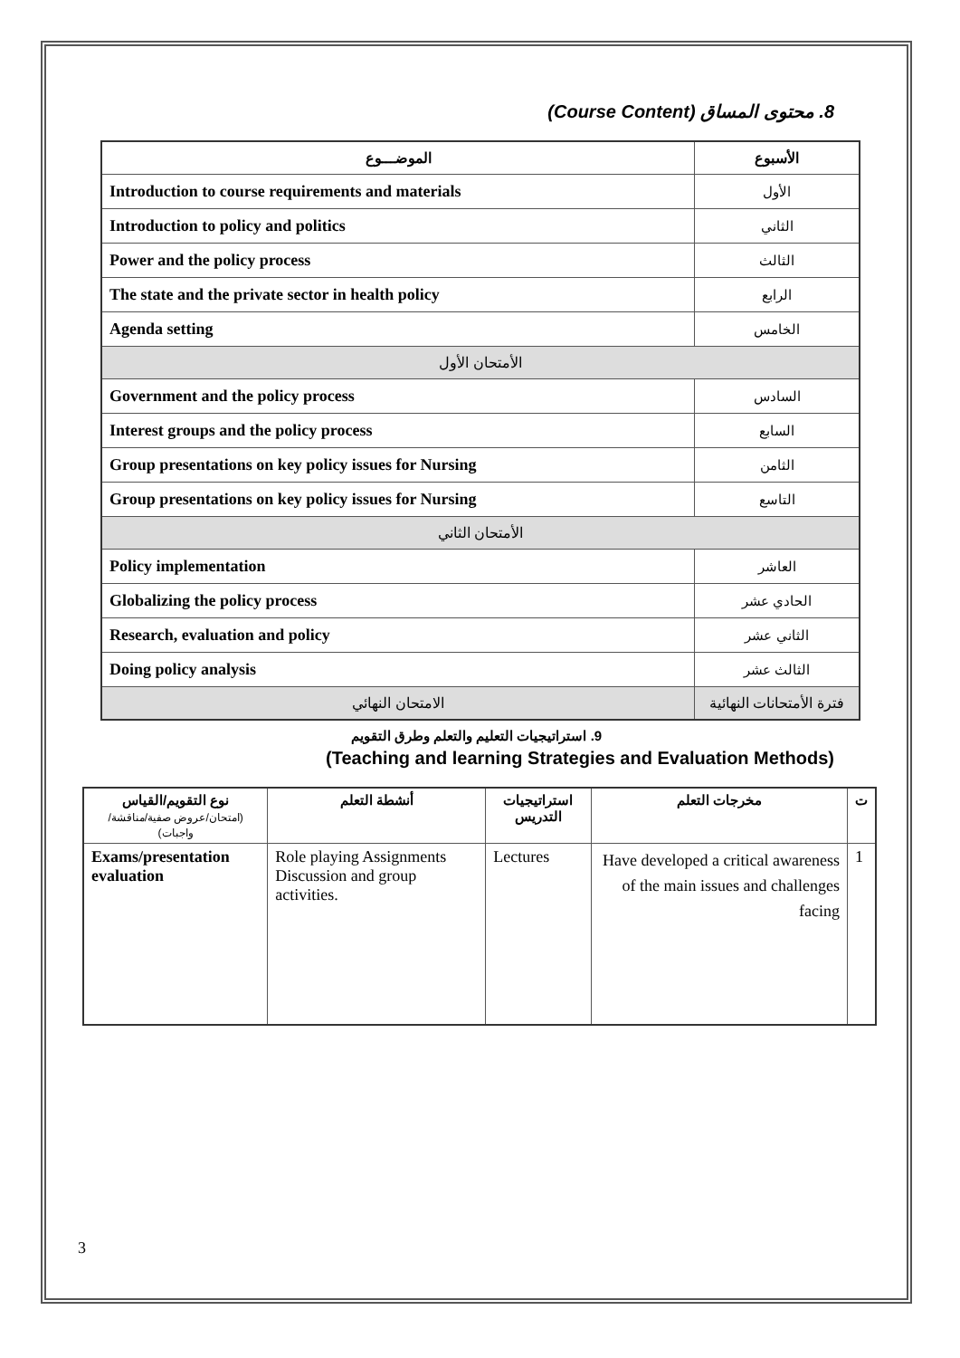8. محتوى المساق (Course Content)
| الموضـــوع | الأسبوع |
| --- | --- |
| Introduction to course requirements and materials | الأول |
| Introduction to policy and politics | الثاني |
| Power and the policy process | الثالث |
| The state and the private sector in health policy | الرابع |
| Agenda setting | الخامس |
| الأمتحان الأول | |
| Government and the policy process | السادس |
| Interest groups and the policy process | السابع |
| Group presentations on key policy issues for Nursing | الثامن |
| Group presentations on key policy issues for Nursing | التاسع |
| الأمتحان الثاني | |
| Policy implementation | العاشر |
| Globalizing the policy process | الحادي عشر |
| Research, evaluation and policy | الثاني عشر |
| Doing policy analysis | الثالث عشر |
| الامتحان النهائي | فترة الأمتحانات النهائية |
9. استراتيجيات التعليم والتعلم وطرق التقويم
(Teaching and learning Strategies and Evaluation Methods)
| نوع التقويم/القياس (امتحان/عروض صفية/مناقشة/واجبات) | أنشطة التعلم | استراتيجيات التدريس | مخرجات التعلم | ت |
| --- | --- | --- | --- | --- |
| Exams/presentation evaluation | Role playing Assignments Discussion and group activities. | Lectures | Have developed a critical awareness of the main issues and challenges facing | 1 |
3